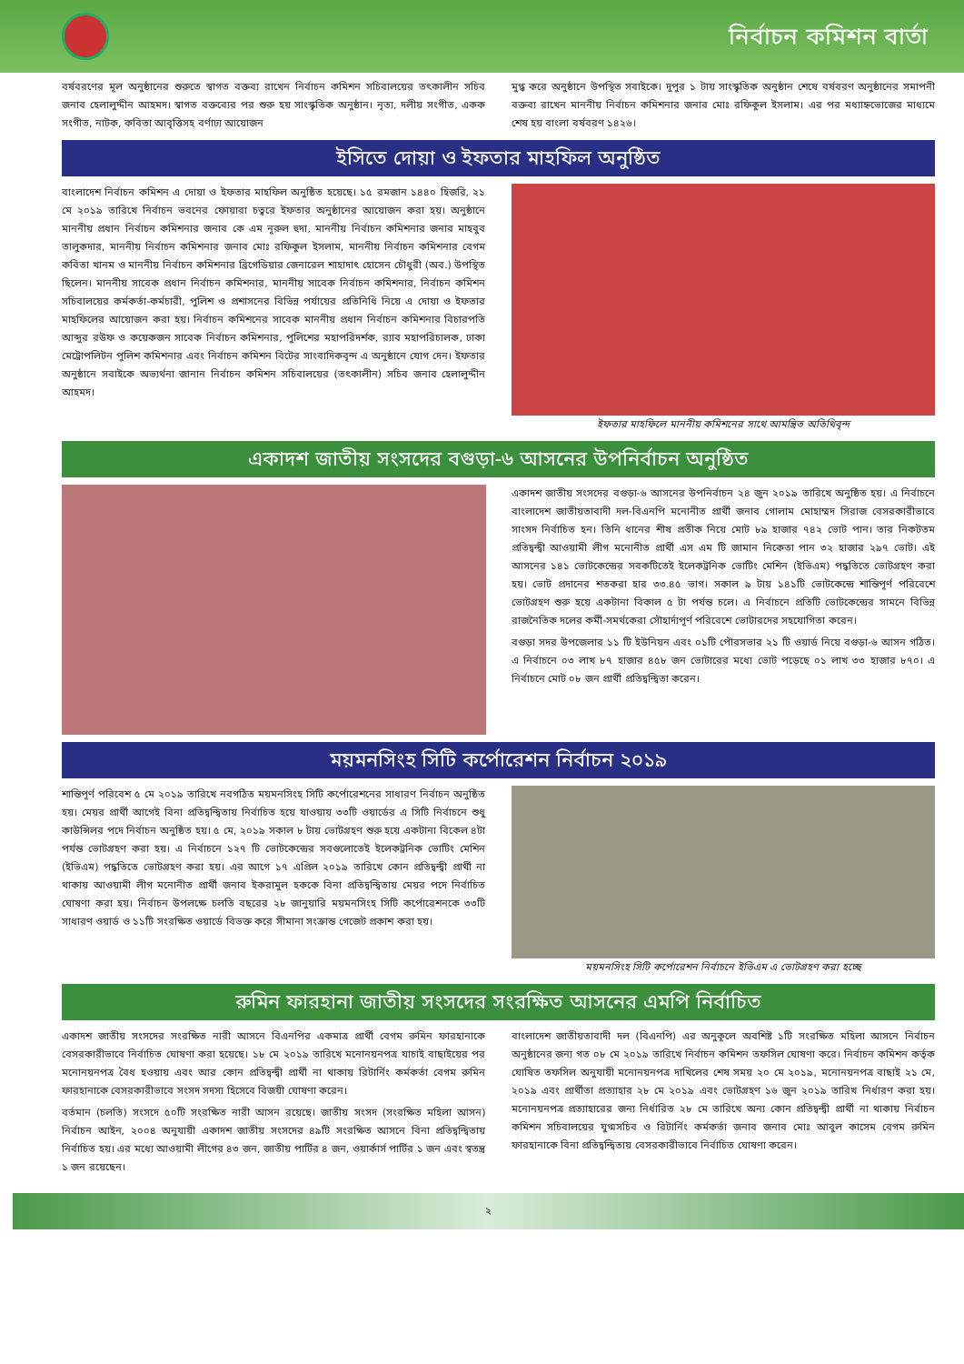নির্বাচন কমিশন বার্তা
বর্ষবরণের মূল অনুষ্ঠানের শুরুতে স্বাগত বক্তব্য রাখেন নির্বাচন কমিশন সচিবালয়ের তৎকালীন সচিব জনাব হেলালুদ্দীন আহমদ। স্বাগত বক্তব্যের পর শুরু হয় সাংস্কৃতিক অনুষ্ঠান। নৃত্য, দলীয় সংগীত, একক সংগীত, নাটক, কবিতা আবৃত্তিসহ বর্ণাঢ্য আয়োজন
মুগ্ধ করে অনুষ্ঠানে উপস্থিত সবাইকে। দুপুর ১ টায় সাংস্কৃতিক অনুষ্ঠান শেষে বর্ষবরণ অনুষ্ঠানের সমাপনী বক্তব্য রাখেন মাননীয় নির্বাচন কমিশনার জনাব মোঃ রফিকুল ইসলাম। এর পর মধ্যাহ্নভোজের মাধ্যমে শেষ হয় বাংলা বর্ষবরণ ১৪২৬।
ইসিতে দোয়া ও ইফতার মাহফিল অনুষ্ঠিত
বাংলাদেশ নির্বাচন কমিশন এ দোয়া ও ইফতার মাহফিল অনুষ্ঠিত হয়েছে। ১৫ রমজান ১৪৪০ হিজরি, ২১ মে ২০১৯ তারিখে নির্বাচন ভবনের ফোয়ারা চত্বরে ইফতার অনুষ্ঠানের আয়োজন করা হয়। অনুষ্ঠানে মাননীয় প্রধান নির্বাচন কমিশনার জনাব কে এম নূরুল হুদা, মাননীয় নির্বাচন কমিশনার জনাব মাহবুব তালুকদার, মাননীয় নির্বাচন কমিশনার জনাব মোঃ রফিকুল ইসলাম, মাননীয় নির্বাচন কমিশনার বেগম কবিতা খানম ও মাননীয় নির্বাচন কমিশনার ব্রিগেডিয়ার জেনারেল শাহাদাৎ হোসেন চৌধুরী (অব.) উপস্থিত ছিলেন। মাননীয় সাবেক প্রধান নির্বাচন কমিশনার, মাননীয় সাবেক নির্বাচন কমিশনার, নির্বাচন কমিশন সচিবালয়ের কর্মকর্তা-কর্মচারী, পুলিশ ও প্রশাসনের বিভিন্ন পর্যায়ের প্রতিনিধি নিয়ে এ দোয়া ও ইফতার মাহফিলের আয়োজন করা হয়। নির্বাচন কমিশনের সাবেক মাননীয় প্রধান নির্বাচন কমিশনার বিচারপতি আব্দুর রউফ ও কয়েকজন সাবেক নির্বাচন কমিশনার, পুলিশের মহাপরিদর্শক, র‍্যাব মহাপরিচালক, ঢাকা মেট্রোপলিটন পুলিশ কমিশনার এবং নির্বাচন কমিশন বিটের সাংবাদিকবৃন্দ এ অনুষ্ঠানে যোগ দেন। ইফতার অনুষ্ঠানে সবাইকে অভ্যর্থনা জানান নির্বাচন কমিশন সচিবালয়ের (তৎকালীন) সচিব জনাব হেলালুদ্দীন আহমদ।
ইফতার মাহফিলে মাননীয় কমিশনের সাথে আমন্ত্রিত অতিথিবৃন্দ
একাদশ জাতীয় সংসদের বগুড়া-৬ আসনের উপনির্বাচন অনুষ্ঠিত
একাদশ জাতীয় সংসদের বগুড়া-৬ আসনের উপনির্বাচন ২৪ জুন ২০১৯ তারিখে অনুষ্ঠিত হয়। এ নির্বাচনে বাংলাদেশ জাতীয়তাবাদী দল-বিএনপি মনোনীত প্রার্থী জনাব গোলাম মোহাম্মদ সিরাজ বেসরকারীভাবে সাংসদ নির্বাচিত হন। তিনি ধানের শীষ প্রতীক নিয়ে মোট ৮৯ হাজার ৭৪২ ভোট পান। তার নিকটতম প্রতিদ্বন্দ্বী আওয়ামী লীগ মনোনীত প্রার্থী এস এম টি জামান নিকেতা পান ৩২ হাজার ২৯৭ ভোট। এই আসনের ১৪১ ভোটকেন্দ্রের সবকটিতেই ইলেকট্রনিক ভোটিং মেশিন (ইভিএম) পদ্ধতিতে ভোটগ্রহণ করা হয়। ভোট প্রদানের শতকরা হার ৩৩.৪৫ ভাগ। সকাল ৯ টায় ১৪১টি ভোটকেন্দ্রে শান্তিপূর্ণ পরিবেশে ভোটগ্রহণ শুরু হয়ে একটানা বিকাল ৫ টা পর্যন্ত চলে। এ নির্বাচনে প্রতিটি ভোটকেন্দ্রের সামনে বিভিন্ন রাজনৈতিক দলের কর্মী-সমর্থকেরা সৌহার্দ্যপূর্ণ পরিবেশে ভোটারদের সহযোগিতা করেন।
বগুড়া সদর উপজেলার ১১ টি ইউনিয়ন এবং ০১টি পৌরসভার ২১ টি ওয়ার্ড নিয়ে বগুড়া-৬ আসন গঠিত। এ নির্বাচনে ০৩ লাখ ৮৭ হাজার ৪৫৮ জন ভোটারের মধ্যে ভোট পড়েছে ০১ লাখ ৩৩ হাজার ৮৭০। এ নির্বাচনে মোট ০৮ জন প্রার্থী প্রতিদ্বন্দ্বিতা করেন।
ময়মনসিংহ সিটি কর্পোরেশন নির্বাচন ২০১৯
শান্তিপূর্ণ পরিবেশ ৫ মে ২০১৯ তারিখে নবগঠিত ময়মনসিংহ সিটি কর্পোরেশনের সাধারণ নির্বাচন অনুষ্ঠিত হয়। মেয়র প্রার্থী আগেই বিনা প্রতিদ্বন্দ্বিতায় নির্বাচিত হয়ে যাওয়ায় ৩৩টি ওয়ার্ডের এ সিটি নির্বাচনে শুধু কাউন্সিলর পদে নির্বাচন অনুষ্ঠিত হয়। ৫ মে, ২০১৯ সকাল ৮ টায় ভোটগ্রহণ শুরু হয়ে একটানা বিকেল ৪টা পর্যন্ত ভোটগ্রহণ করা হয়। এ নির্বাচনে ১২৭ টি ভোটকেন্দ্রের সবগুলোতেই ইলেকট্রনিক ভোটিং মেশিন (ইভিএম) পদ্ধতিতে ভোটগ্রহণ করা হয়। এর আগে ১৭ এপ্রিল ২০১৯ তারিখে কোন প্রতিদ্বন্দ্বী প্রার্থী না থাকায় আওয়ামী লীগ মনোনীত প্রার্থী জনাব ইকরামুল হককে বিনা প্রতিদ্বন্দ্বিতায় মেয়র পদে নির্বাচিত ঘোষণা করা হয়। নির্বাচন উপলক্ষে চলতি বছরের ২৮ জানুয়ারি ময়মনসিংহ সিটি কর্পোরেশনকে ৩৩টি সাধারণ ওয়ার্ড ও ১১টি সংরক্ষিত ওয়ার্ডে বিভক্ত করে সীমানা সংক্রান্ত গেজেট প্রকাশ করা হয়।
ময়মনসিংহ সিটি কর্পোরেশন নির্বাচনে ইভিএম এ ভোটগ্রহণ করা হচ্ছে
রুমিন ফারহানা জাতীয় সংসদের সংরক্ষিত আসনের এমপি নির্বাচিত
একাদশ জাতীয় সংসদের সংরক্ষিত নারী আসনে বিএনপির একমাত্র প্রার্থী বেগম রুমিন ফারহানাকে বেসরকারীভাবে নির্বাচিত ঘোষণা করা হয়েছে। ১৮ মে ২০১৯ তারিখে মনোনয়নপত্র যাচাই বাছাইয়ের পর মনোনয়নপত্র বৈধ হওয়ায় এবং আর কোন প্রতিদ্বন্দ্বী প্রার্থী না থাকায় রিটার্নিং কর্মকর্তা বেগম রুমিন ফারহানাকে বেসরকারীভাবে সংসদ সদস্য হিসেবে বিজয়ী ঘোষণা করেন।
বর্তমান (চলতি) সংসদে ৫০টি সংরক্ষিত নারী আসন রয়েছে। জাতীয় সংসদ (সংরক্ষিত মহিলা আসন) নির্বাচন আইন, ২০০৪ অনুযায়ী একাদশ জাতীয় সংসদের ৪৯টি সংরক্ষিত আসনে বিনা প্রতিদ্বন্দ্বিতায় নির্বাচিত হয়। এর মধ্যে আওয়ামী লীগের ৪৩ জন, জাতীয় পার্টির ৪ জন, ওয়ার্কার্স পার্টির ১ জন এবং স্বতন্ত্র ১ জন রয়েছেন।
বাংলাদেশ জাতীয়তাবাদী দল (বিএনপি) এর অনুকূলে অবশিষ্ট ১টি সংরক্ষিত মহিলা আসনে নির্বাচন অনুষ্ঠানের জন্য গত ০৮ মে ২০১৯ তারিখে নির্বাচন কমিশন তফসিল ঘোষণা করে। নির্বাচন কমিশন কর্তৃক ঘোষিত তফসিল অনুযায়ী মনোনয়নপত্র দাখিলের শেষ সময় ২০ মে ২০১৯, মনোনয়নপত্র বাছাই ২১ মে, ২০১৯ এবং প্রার্থীতা প্রত্যাহার ২৮ মে ২০১৯ এবং ভোটগ্রহণ ১৬ জুন ২০১৯ তারিখ নির্ধারণ করা হয়। মনোনয়নপত্র প্রত্যাহারের জন্য নির্ধারিত ২৮ মে তারিখে অন্য কোন প্রতিদ্বন্দ্বী প্রার্থী না থাকায় নির্বাচন কমিশন সচিবালয়ের যুগ্মসচিব ও রিটার্নিং কর্মকর্তা জনাব জনাব মোঃ আবুল কাসেম বেগম রুমিন ফারহানাকে বিনা প্রতিদ্বন্দ্বিতায় বেসরকারীভাবে নির্বাচিত ঘোষণা করেন।
২